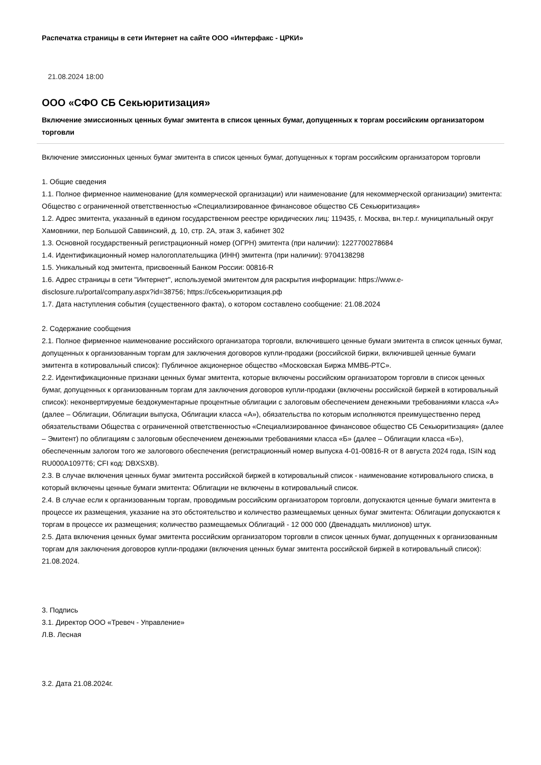Распечатка страницы в сети Интернет на сайте ООО «Интерфакс - ЦРКИ»
21.08.2024 18:00
ООО «СФО СБ Секьюритизация»
Включение эмиссионных ценных бумаг эмитента в список ценных бумаг, допущенных к торгам российским организатором торговли
Включение эмиссионных ценных бумаг эмитента в список ценных бумаг, допущенных к торгам российским организатором торговли
1. Общие сведения
1.1. Полное фирменное наименование (для коммерческой организации) или наименование (для некоммерческой организации) эмитента: Общество с ограниченной ответственностью «Специализированное финансовое общество СБ Секьюритизация»
1.2. Адрес эмитента, указанный в едином государственном реестре юридических лиц: 119435, г. Москва, вн.тер.г. муниципальный округ Хамовники, пер Большой Саввинский, д. 10, стр. 2А, этаж 3, кабинет 302
1.3. Основной государственный регистрационный номер (ОГРН) эмитента (при наличии): 1227700278684
1.4. Идентификационный номер налогоплательщика (ИНН) эмитента (при наличии): 9704138298
1.5. Уникальный код эмитента, присвоенный Банком России: 00816-R
1.6. Адрес страницы в сети "Интернет", используемой эмитентом для раскрытия информации: https://www.e-disclosure.ru/portal/company.aspx?id=38756; https://сбсекьюритизация.рф
1.7. Дата наступления события (существенного факта), о котором составлено сообщение: 21.08.2024
2. Содержание сообщения
2.1. Полное фирменное наименование российского организатора торговли, включившего ценные бумаги эмитента в список ценных бумаг, допущенных к организованным торгам для заключения договоров купли-продажи (российской биржи, включившей ценные бумаги эмитента в котировальный список): Публичное акционерное общество «Московская Биржа ММВБ-РТС».
2.2. Идентификационные признаки ценных бумаг эмитента, которые включены российским организатором торговли в список ценных бумаг, допущенных к организованным торгам для заключения договоров купли-продажи (включены российской биржей в котировальный список): неконвертируемые бездокументарные процентные облигации с залоговым обеспечением денежными требованиями класса «А» (далее – Облигации, Облигации выпуска, Облигации класса «А»), обязательства по которым исполняются преимущественно перед обязательствами Общества с ограниченной ответственностью «Специализированное финансовое общество СБ Секьюритизация» (далее – Эмитент) по облигациям с залоговым обеспечением денежными требованиями класса «Б» (далее – Облигации класса «Б»), обеспеченным залогом того же залогового обеспечения (регистрационный номер выпуска 4-01-00816-R от 8 августа 2024 года, ISIN код RU000A1097T6; CFI код: DBXSXB).
2.3. В случае включения ценных бумаг эмитента российской биржей в котировальный список - наименование котировального списка, в который включены ценные бумаги эмитента: Облигации не включены в котировальный список.
2.4. В случае если к организованным торгам, проводимым российским организатором торговли, допускаются ценные бумаги эмитента в процессе их размещения, указание на это обстоятельство и количество размещаемых ценных бумаг эмитента: Облигации допускаются к торгам в процессе их размещения; количество размещаемых Облигаций - 12 000 000 (Двенадцать миллионов) штук.
2.5. Дата включения ценных бумаг эмитента российским организатором торговли в список ценных бумаг, допущенных к организованным торгам для заключения договоров купли-продажи (включения ценных бумаг эмитента российской биржей в котировальный список): 21.08.2024.
3. Подпись
3.1. Директор ООО «Тревеч - Управление»
Л.В. Лесная
3.2. Дата 21.08.2024г.